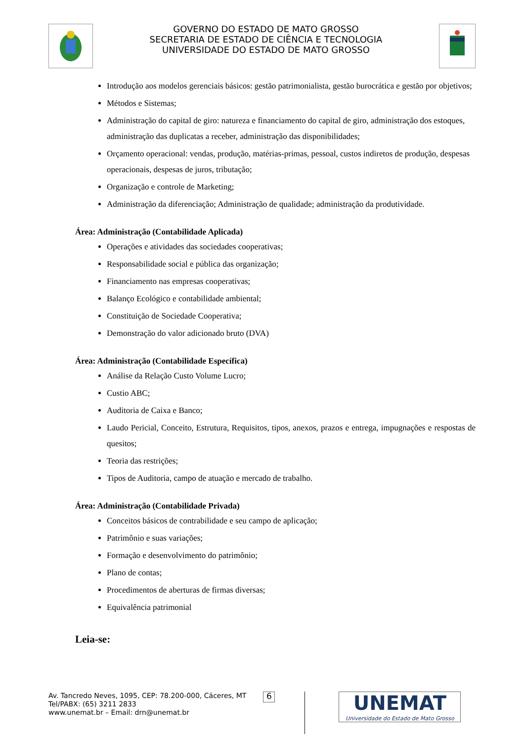GOVERNO DO ESTADO DE MATO GROSSO
SECRETARIA DE ESTADO DE CIÊNCIA E TECNOLOGIA
UNIVERSIDADE DO ESTADO DE MATO GROSSO
Introdução aos modelos gerenciais básicos: gestão patrimonialista, gestão burocrática e gestão por objetivos;
Métodos e Sistemas;
Administração do capital de giro: natureza e financiamento do capital de giro, administração dos estoques, administração das duplicatas a receber, administração das disponibilidades;
Orçamento operacional: vendas, produção, matérias-primas, pessoal, custos indiretos de produção, despesas operacionais, despesas de juros, tributação;
Organização e controle de Marketing;
Administração da diferenciação; Administração de qualidade; administração da produtividade.
Área: Administração (Contabilidade Aplicada)
Operações e atividades das sociedades cooperativas;
Responsabilidade social e pública das organização;
Financiamento nas empresas cooperativas;
Balanço Ecológico e contabilidade ambiental;
Constituição de Sociedade Cooperativa;
Demonstração do valor adicionado bruto (DVA)
Área: Administração (Contabilidade Específica)
Análise da Relação Custo Volume Lucro;
Custio ABC;
Auditoria de Caixa e Banco;
Laudo Pericial, Conceito, Estrutura, Requisitos, tipos, anexos, prazos e entrega, impugnações e respostas de quesitos;
Teoria das restrições;
Tipos de Auditoria, campo de atuação e mercado de trabalho.
Área: Administração (Contabilidade Privada)
Conceitos básicos de contrabilidade e seu campo de aplicação;
Patrimônio e suas variações;
Formação e desenvolvimento do patrimônio;
Plano de contas;
Procedimentos de aberturas de firmas diversas;
Equivalência patrimonial
Leia-se:
Av. Tancredo Neves, 1095, CEP: 78.200-000, Cáceres, MT
Tel/PABX: (65) 3211 2833
www.unemat.br – Email: drn@unemat.br
6
UNEMAT
Universidade do Estado de Mato Grosso